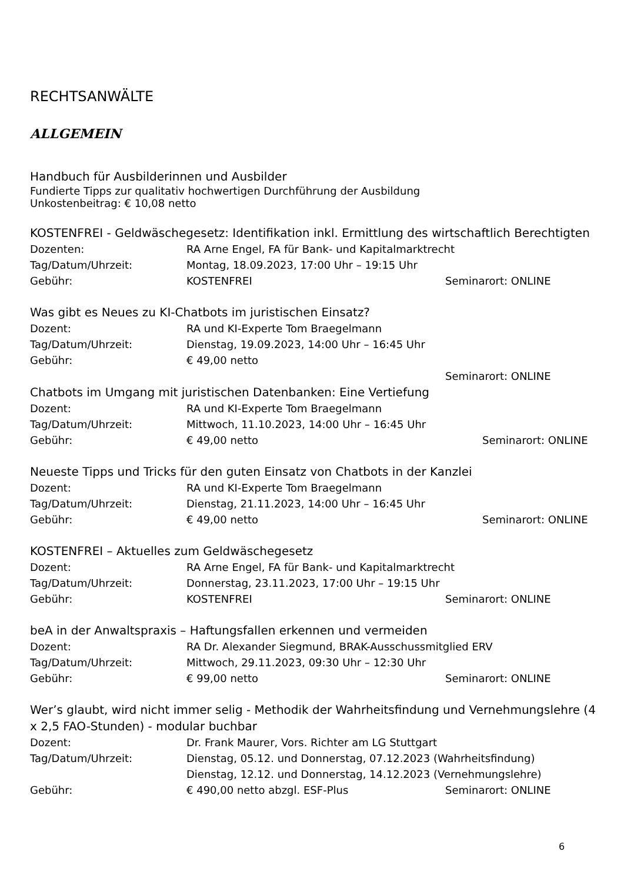RECHTSANWÄLTE
ALLGEMEIN
Handbuch für Ausbilderinnen und Ausbilder
Fundierte Tipps zur qualitativ hochwertigen Durchführung der Ausbildung
Unkostenbeitrag: € 10,08 netto
KOSTENFREI - Geldwäschegesetz: Identifikation inkl. Ermittlung des wirtschaftlich Berechtigten
Dozenten: RA Arne Engel, FA für Bank- und Kapitalmarktrecht
Tag/Datum/Uhrzeit: Montag, 18.09.2023, 17:00 Uhr – 19:15 Uhr
Gebühr: KOSTENFREI Seminarort: ONLINE
Was gibt es Neues zu KI-Chatbots im juristischen Einsatz?
Dozent: RA und KI-Experte Tom Braegelmann
Tag/Datum/Uhrzeit: Dienstag, 19.09.2023, 14:00 Uhr – 16:45 Uhr
Gebühr: € 49,00 netto
Seminarort: ONLINE
Chatbots im Umgang mit juristischen Datenbanken: Eine Vertiefung
Dozent: RA und KI-Experte Tom Braegelmann
Tag/Datum/Uhrzeit: Mittwoch, 11.10.2023, 14:00 Uhr – 16:45 Uhr
Gebühr: € 49,00 netto Seminarort: ONLINE
Neueste Tipps und Tricks für den guten Einsatz von Chatbots in der Kanzlei
Dozent: RA und KI-Experte Tom Braegelmann
Tag/Datum/Uhrzeit: Dienstag, 21.11.2023, 14:00 Uhr – 16:45 Uhr
Gebühr: € 49,00 netto Seminarort: ONLINE
KOSTENFREI – Aktuelles zum Geldwäschegesetz
Dozent: RA Arne Engel, FA für Bank- und Kapitalmarktrecht
Tag/Datum/Uhrzeit: Donnerstag, 23.11.2023, 17:00 Uhr – 19:15 Uhr
Gebühr: KOSTENFREI Seminarort: ONLINE
beA in der Anwaltspraxis – Haftungsfallen erkennen und vermeiden
Dozent: RA Dr. Alexander Siegmund, BRAK-Ausschussmitglied ERV
Tag/Datum/Uhrzeit: Mittwoch, 29.11.2023, 09:30 Uhr – 12:30 Uhr
Gebühr: € 99,00 netto Seminarort: ONLINE
Wer’s glaubt, wird nicht immer selig - Methodik der Wahrheitsfindung und Vernehmungslehre (4 x 2,5 FAO-Stunden) - modular buchbar
Dozent: Dr. Frank Maurer, Vors. Richter am LG Stuttgart
Tag/Datum/Uhrzeit: Dienstag, 05.12. und Donnerstag, 07.12.2023 (Wahrheitsfindung)
Dienstag, 12.12. und Donnerstag, 14.12.2023 (Vernehmungslehre)
Gebühr: € 490,00 netto abzgl. ESF-Plus Seminarort: ONLINE
6